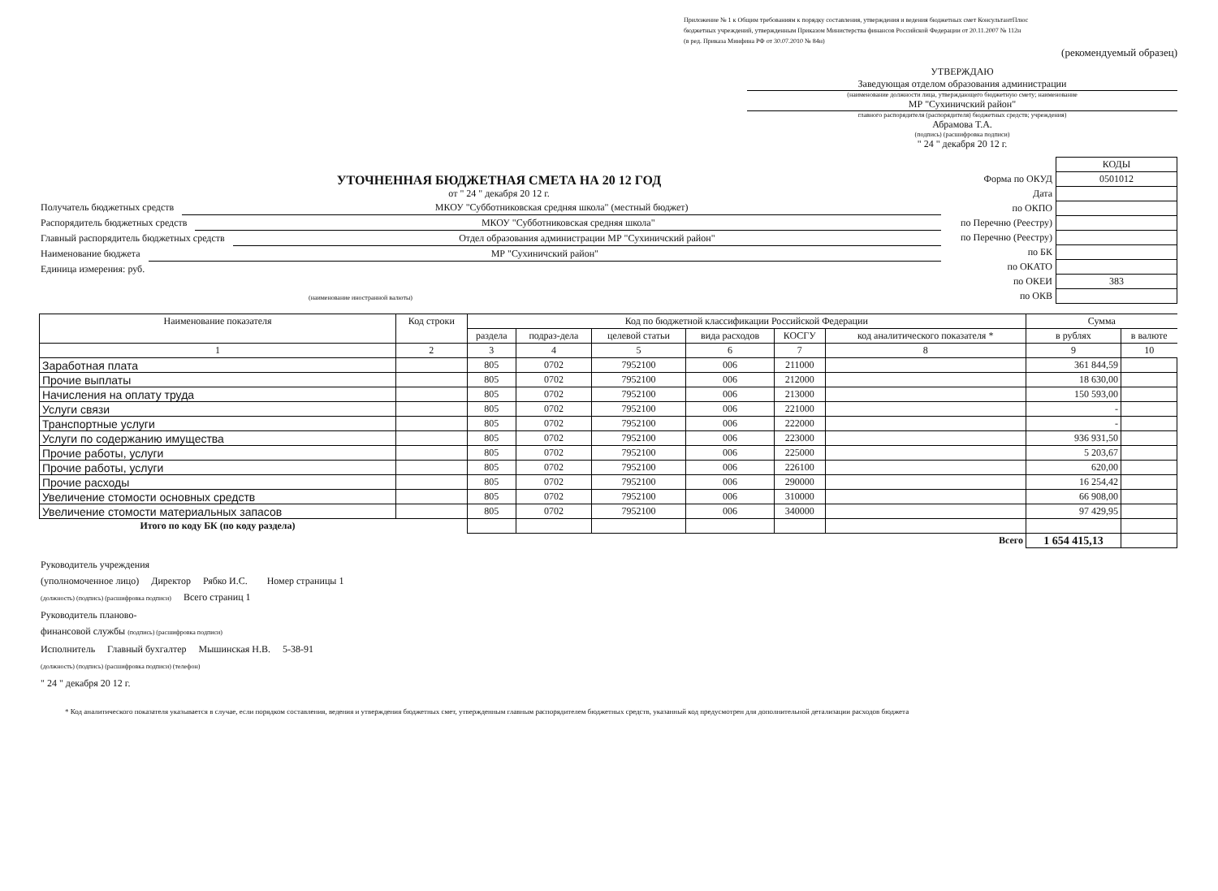Приложение № 1 к Общим требованиям к порядку составления, утверждения и ведения бюджетных смет КонсультантПлюс
бюджетных учреждений, утвержденным Приказом Министерства финансов Российской Федерации от 20.11.2007 № 112н
(в ред. Приказа Минфина РФ от 30.07.2010 № 84н)
(рекомендуемый образец)
УТВЕРЖДАЮ
Заведующая отделом образования администрации
(наименование должности лица, утверждающего бюджетную смету; наименование
МР "Сухиничский район"
главного распорядителя (распорядителя) бюджетных средств; учреждения)
Абрамова Т.А.
(подпись) (расшифровка подписи)
" 24 " декабря 20 12 г.
УТОЧНЕННАЯ БЮДЖЕТНАЯ СМЕТА НА 20 12 ГОД
от " 24 " декабря 20 12 г.
Получатель бюджетных средств МКОУ "Субботниковская средняя школа" (местный бюджет)
Распорядитель бюджетных средств МКОУ "Субботниковская средняя школа"
Главный распорядитель бюджетных средств Отдел образования администрации МР "Сухиничский район"
Наименование бюджета МР "Сухиничский район"
Единица измерения: руб.
(наименование иностранной валюты)
| | КОДЫ |
| Форма по ОКУД | 0501012 |
| Дата | |
| по ОКПО | |
| по Перечню (Реестру) | |
| по Перечню (Реестру) | |
| по БК | |
| по ОКАТО | |
| по ОКЕИ | 383 |
| по ОКВ | |
| Наименование показателя | Код строки | Код по бюджетной классификации Российской Федерации | | | | | | Сумма | |
| --- | --- | --- | --- | --- | --- | --- | --- | --- | --- |
| | | раздела | подраз-дела | целевой статьи | вида расходов | КОСГУ | код аналитического показателя * | в рублях | в валюте |
| 1 | 2 | 3 | 4 | 5 | 6 | 7 | 8 | 9 | 10 |
| Заработная плата | | 805 | 0702 | 7952100 | 006 | 211000 | | 361 844,59 | |
| Прочие выплаты | | 805 | 0702 | 7952100 | 006 | 212000 | | 18 630,00 | |
| Начисления на оплату труда | | 805 | 0702 | 7952100 | 006 | 213000 | | 150 593,00 | |
| Услуги связи | | 805 | 0702 | 7952100 | 006 | 221000 | | - | |
| Транспортные услуги | | 805 | 0702 | 7952100 | 006 | 222000 | | - | |
| Услуги по содержанию имущества | | 805 | 0702 | 7952100 | 006 | 223000 | | 936 931,50 | |
| Прочие работы, услуги | | 805 | 0702 | 7952100 | 006 | 225000 | | 5 203,67 | |
| Прочие работы, услуги | | 805 | 0702 | 7952100 | 006 | 226100 | | 620,00 | |
| Прочие расходы | | 805 | 0702 | 7952100 | 006 | 290000 | | 16 254,42 | |
| Увеличение стомости основных средств | | 805 | 0702 | 7952100 | 006 | 310000 | | 66 908,00 | |
| Увеличение стомости материальных запасов | | 805 | 0702 | 7952100 | 006 | 340000 | | 97 429,95 | |
| Итого по коду БК (по коду раздела) | | | | | | | | | |
| Всего | | | | | | | | 1 654 415,13 | |
Руководитель учреждения
(уполномоченное лицо) Директор Рябко И.С. Номер страницы 1
(должность) (подпись) (расшифровка подписи) Всего страниц 1
Руководитель планово-
финансовой службы (подпись) (расшифровка подписи)
Исполнитель Главный бухгалтер Мышинская Н.В. 5-38-91
(должность) (подпись) (расшифровка подписи) (телефон)
" 24 " декабря 20 12 г.
* Код аналитического показателя указывается в случае, если порядком составления, ведения и утверждения бюджетных смет, утвержденным главным распорядителем бюджетных средств, указанный код предусмотрен для дополнительной детализации расходов бюджета